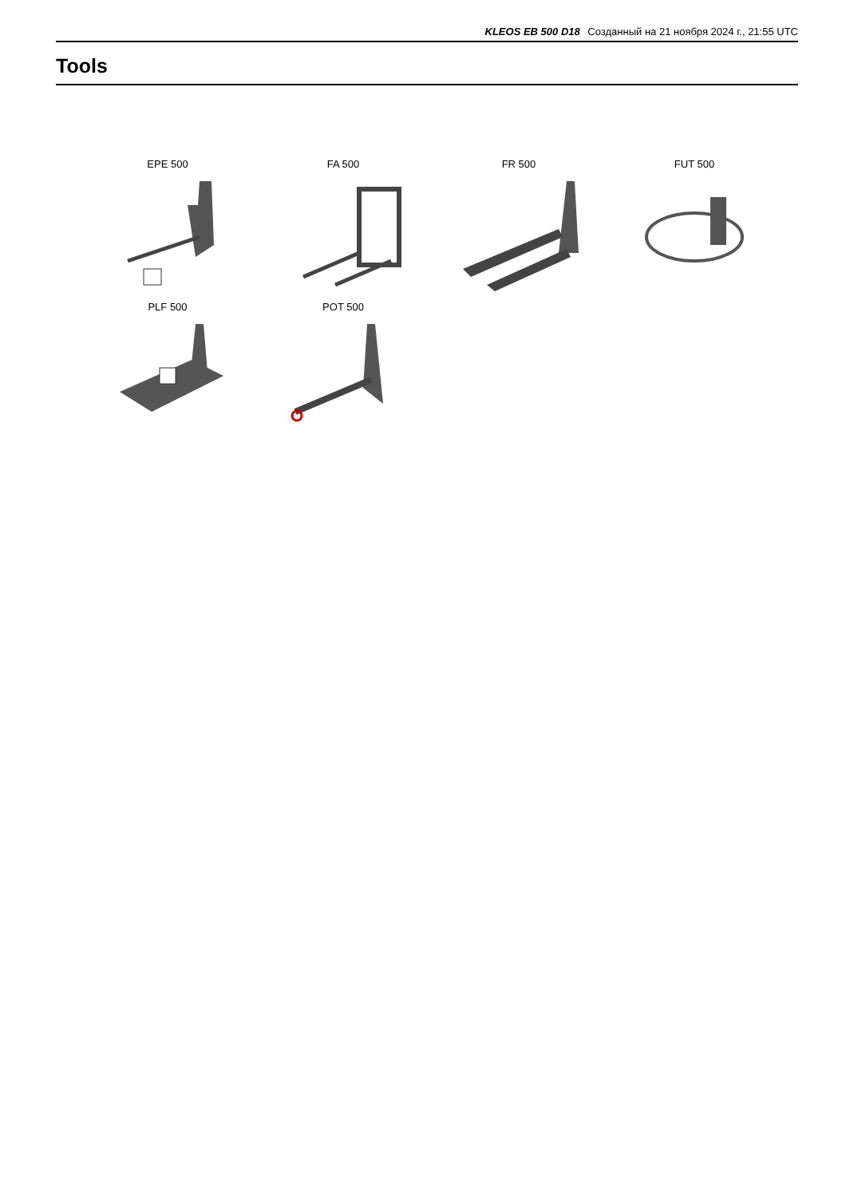KLEOS EB 500 D18 Созданный на 21 ноября 2024 г., 21:55 UTC
Tools
EPE 500
FA 500
FR 500
FUT 500
PLF 500
POT 500